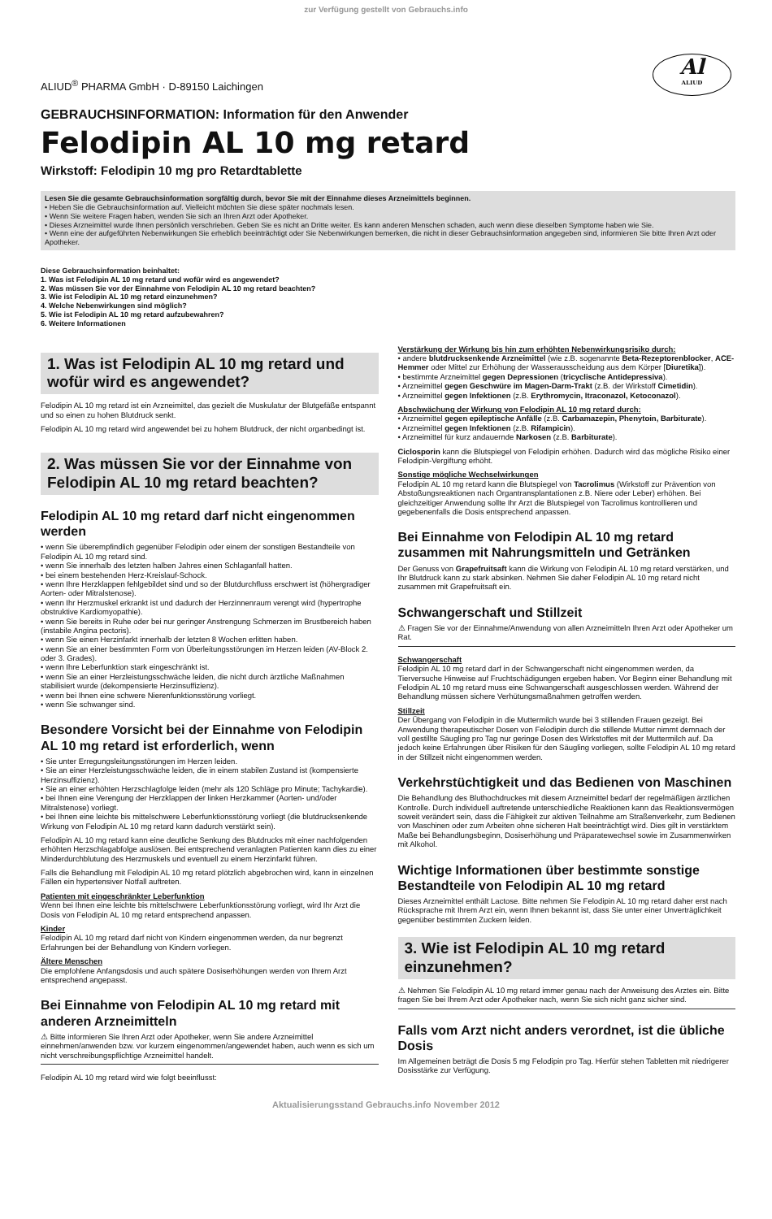zur Verfügung gestellt von Gebrauchs.info
Al
ALIUD
ALIUD<sup>®</sup> PHARMA GmbH · D-89150 Laichingen
GEBRAUCHSINFORMATION: Information für den Anwender
Felodipin AL 10 mg retard
Wirkstoff: Felodipin 10 mg pro Retardtablette
Lesen Sie die gesamte Gebrauchsinformation sorgfältig durch, bevor Sie mit der Einnahme dieses Arzneimittels beginnen.
• Heben Sie die Gebrauchsinformation auf. Vielleicht möchten Sie diese später nochmals lesen.
• Wenn Sie weitere Fragen haben, wenden Sie sich an Ihren Arzt oder Apotheker.
• Dieses Arzneimittel wurde Ihnen persönlich verschrieben. Geben Sie es nicht an Dritte weiter. Es kann anderen Menschen schaden, auch wenn diese dieselben Symptome haben wie Sie.
• Wenn eine der aufgeführten Nebenwirkungen Sie erheblich beeinträchtigt oder Sie Nebenwirkungen bemerken, die nicht in dieser Gebrauchsinformation angegeben sind, informieren Sie bitte Ihren Arzt oder Apotheker.
Diese Gebrauchsinformation beinhaltet:
1. Was ist Felodipin AL 10 mg retard und wofür wird es angewendet?
2. Was müssen Sie vor der Einnahme von Felodipin AL 10 mg retard beachten?
3. Wie ist Felodipin AL 10 mg retard einzunehmen?
4. Welche Nebenwirkungen sind möglich?
5. Wie ist Felodipin AL 10 mg retard aufzubewahren?
6. Weitere Informationen
1. Was ist Felodipin AL 10 mg retard und wofür wird es angewendet?
Felodipin AL 10 mg retard ist ein Arzneimittel, das gezielt die Muskulatur der Blutgefäße entspannt und so einen zu hohen Blutdruck senkt.
Felodipin AL 10 mg retard wird angewendet bei zu hohem Blutdruck, der nicht organbedingt ist.
2. Was müssen Sie vor der Einnahme von Felodipin AL 10 mg retard beachten?
Felodipin AL 10 mg retard darf nicht eingenommen werden
• wenn Sie überempfindlich gegenüber Felodipin oder einem der sonstigen Bestandteile von Felodipin AL 10 mg retard sind.
• wenn Sie innerhalb des letzten halben Jahres einen Schlaganfall hatten.
• bei einem bestehenden Herz-Kreislauf-Schock.
• wenn Ihre Herzklappen fehlgebildet sind und so der Blutdurchfluss erschwert ist (höhergradiger Aorten- oder Mitralstenose).
• wenn Ihr Herzmuskel erkrankt ist und dadurch der Herzinnenraum verengt wird (hypertrophe obstruktive Kardiomyopathie).
• wenn Sie bereits in Ruhe oder bei nur geringer Anstrengung Schmerzen im Brustbereich haben (instabile Angina pectoris).
• wenn Sie einen Herzinfarkt innerhalb der letzten 8 Wochen erlitten haben.
• wenn Sie an einer bestimmten Form von Überleitungsstörungen im Herzen leiden (AV-Block 2. oder 3. Grades).
• wenn Ihre Leberfunktion stark eingeschränkt ist.
• wenn Sie an einer Herzleistungsschwäche leiden, die nicht durch ärztliche Maßnahmen stabilisiert wurde (dekompensierte Herzinsuffizienz).
• wenn bei Ihnen eine schwere Nierenfunktionsstörung vorliegt.
• wenn Sie schwanger sind.
Besondere Vorsicht bei der Einnahme von Felodipin AL 10 mg retard ist erforderlich, wenn
• Sie unter Erregungsleitungsstörungen im Herzen leiden.
• Sie an einer Herzleistungsschwäche leiden, die in einem stabilen Zustand ist (kompensierte Herzinsuffizienz).
• Sie an einer erhöhten Herzschlagfolge leiden (mehr als 120 Schläge pro Minute; Tachykardie).
• bei Ihnen eine Verengung der Herzklappen der linken Herzkammer (Aorten- und/oder Mitralstenose) vorliegt.
• bei Ihnen eine leichte bis mittelschwere Leberfunktionsstörung vorliegt (die blutdrucksenkende Wirkung von Felodipin AL 10 mg retard kann dadurch verstärkt sein).
Felodipin AL 10 mg retard kann eine deutliche Senkung des Blutdrucks mit einer nachfolgenden erhöhten Herzschlagabfolge auslösen. Bei entsprechend veranlagten Patienten kann dies zu einer Minderdurchblutung des Herzmuskels und eventuell zu einem Herzinfarkt führen.
Falls die Behandlung mit Felodipin AL 10 mg retard plötzlich abgebrochen wird, kann in einzelnen Fällen ein hypertensiver Notfall auftreten.
Patienten mit eingeschränkter Leberfunktion
Wenn bei Ihnen eine leichte bis mittelschwere Leberfunktionsstörung vorliegt, wird Ihr Arzt die Dosis von Felodipin AL 10 mg retard entsprechend anpassen.
Kinder
Felodipin AL 10 mg retard darf nicht von Kindern eingenommen werden, da nur begrenzt Erfahrungen bei der Behandlung von Kindern vorliegen.
Ältere Menschen
Die empfohlene Anfangsdosis und auch spätere Dosiserhöhungen werden von Ihrem Arzt entsprechend angepasst.
Bei Einnahme von Felodipin AL 10 mg retard mit anderen Arzneimitteln
⚠ Bitte informieren Sie Ihren Arzt oder Apotheker, wenn Sie andere Arzneimittel einnehmen/anwenden bzw. vor kurzem eingenommen/angewendet haben, auch wenn es sich um nicht verschreibungspflichtige Arzneimittel handelt.
Felodipin AL 10 mg retard wird wie folgt beeinflusst:
Verstärkung der Wirkung bis hin zum erhöhten Nebenwirkungsrisiko durch:
• andere blutdrucksenkende Arzneimittel (wie z.B. sogenannte Beta-Rezeptorenblocker, ACE-Hemmer oder Mittel zur Erhöhung der Wasserausscheidung aus dem Körper [Diuretika]).
• bestimmte Arzneimittel gegen Depressionen (tricyclische Antidepressiva).
• Arzneimittel gegen Geschwüre im Magen-Darm-Trakt (z.B. der Wirkstoff Cimetidin).
• Arzneimittel gegen Infektionen (z.B. Erythromycin, Itraconazol, Ketoconazol).
Abschwächung der Wirkung von Felodipin AL 10 mg retard durch:
• Arzneimittel gegen epileptische Anfälle (z.B. Carbamazepin, Phenytoin, Barbiturate).
• Arzneimittel gegen Infektionen (z.B. Rifampicin).
• Arzneimittel für kurz andauernde Narkosen (z.B. Barbiturate).
Ciclosporin kann die Blutspiegel von Felodipin erhöhen. Dadurch wird das mögliche Risiko einer Felodipin-Vergiftung erhöht.
Sonstige mögliche Wechselwirkungen
Felodipin AL 10 mg retard kann die Blutspiegel von Tacrolimus (Wirkstoff zur Prävention von Abstoßungsreaktionen nach Organtransplantationen z.B. Niere oder Leber) erhöhen. Bei gleichzeitiger Anwendung sollte Ihr Arzt die Blutspiegel von Tacrolimus kontrollieren und gegebenenfalls die Dosis entsprechend anpassen.
Bei Einnahme von Felodipin AL 10 mg retard zusammen mit Nahrungsmitteln und Getränken
Der Genuss von Grapefruitsaft kann die Wirkung von Felodipin AL 10 mg retard verstärken, und Ihr Blutdruck kann zu stark absinken. Nehmen Sie daher Felodipin AL 10 mg retard nicht zusammen mit Grapefruitsaft ein.
Schwangerschaft und Stillzeit
⚠ Fragen Sie vor der Einnahme/Anwendung von allen Arzneimitteln Ihren Arzt oder Apotheker um Rat.
Schwangerschaft
Felodipin AL 10 mg retard darf in der Schwangerschaft nicht eingenommen werden, da Tierversuche Hinweise auf Fruchtschädigungen ergeben haben. Vor Beginn einer Behandlung mit Felodipin AL 10 mg retard muss eine Schwangerschaft ausgeschlossen werden. Während der Behandlung müssen sichere Verhütungsmaßnahmen getroffen werden.
Stillzeit
Der Übergang von Felodipin in die Muttermilch wurde bei 3 stillenden Frauen gezeigt. Bei Anwendung therapeutischer Dosen von Felodipin durch die stillende Mutter nimmt demnach der voll gestillte Säugling pro Tag nur geringe Dosen des Wirkstoffes mit der Muttermilch auf. Da jedoch keine Erfahrungen über Risiken für den Säugling vorliegen, sollte Felodipin AL 10 mg retard in der Stillzeit nicht eingenommen werden.
Verkehrstüchtigkeit und das Bedienen von Maschinen
Die Behandlung des Bluthochdruckes mit diesem Arzneimittel bedarf der regelmäßigen ärztlichen Kontrolle. Durch individuell auftretende unterschiedliche Reaktionen kann das Reaktionsvermögen soweit verändert sein, dass die Fähigkeit zur aktiven Teilnahme am Straßenverkehr, zum Bedienen von Maschinen oder zum Arbeiten ohne sicheren Halt beeinträchtigt wird. Dies gilt in verstärktem Maße bei Behandlungsbeginn, Dosiserhöhung und Präparatewechsel sowie im Zusammenwirken mit Alkohol.
Wichtige Informationen über bestimmte sonstige Bestandteile von Felodipin AL 10 mg retard
Dieses Arzneimittel enthält Lactose. Bitte nehmen Sie Felodipin AL 10 mg retard daher erst nach Rücksprache mit Ihrem Arzt ein, wenn Ihnen bekannt ist, dass Sie unter einer Unverträglichkeit gegenüber bestimmten Zuckern leiden.
3. Wie ist Felodipin AL 10 mg retard einzunehmen?
⚠ Nehmen Sie Felodipin AL 10 mg retard immer genau nach der Anweisung des Arztes ein. Bitte fragen Sie bei Ihrem Arzt oder Apotheker nach, wenn Sie sich nicht ganz sicher sind.
Falls vom Arzt nicht anders verordnet, ist die übliche Dosis
Im Allgemeinen beträgt die Dosis 5 mg Felodipin pro Tag. Hierfür stehen Tabletten mit niedrigerer Dosisstärke zur Verfügung.
Aktualisierungsstand Gebrauchs.info November 2012